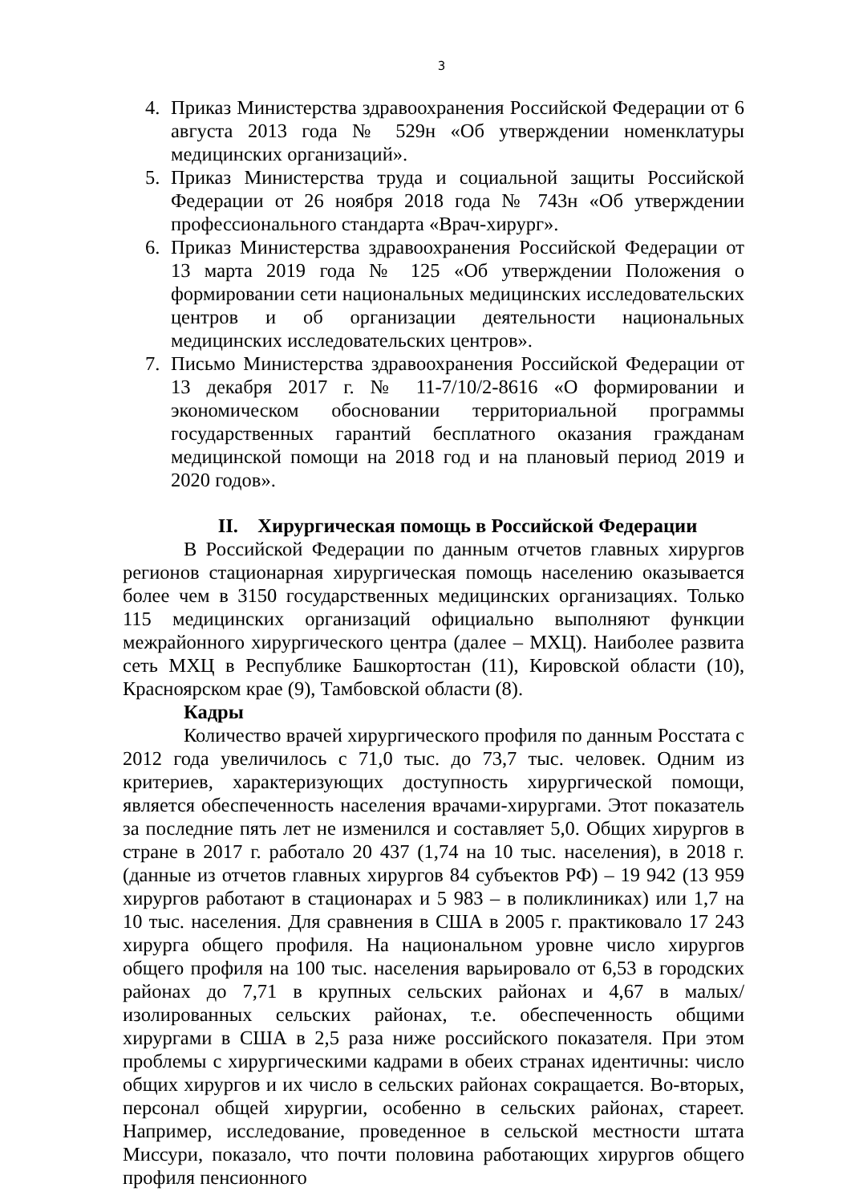3
4. Приказ Министерства здравоохранения Российской Федерации от 6 августа 2013 года № 529н «Об утверждении номенклатуры медицинских организаций».
5. Приказ Министерства труда и социальной защиты Российской Федерации от 26 ноября 2018 года № 743н «Об утверждении профессионального стандарта «Врач-хирург».
6. Приказ Министерства здравоохранения Российской Федерации от 13 марта 2019 года № 125 «Об утверждении Положения о формировании сети национальных медицинских исследовательских центров и об организации деятельности национальных медицинских исследовательских центров».
7. Письмо Министерства здравоохранения Российской Федерации от 13 декабря 2017 г. № 11-7/10/2-8616 «О формировании и экономическом обосновании территориальной программы государственных гарантий бесплатного оказания гражданам медицинской помощи на 2018 год и на плановый период 2019 и 2020 годов».
II. Хирургическая помощь в Российской Федерации
В Российской Федерации по данным отчетов главных хирургов регионов стационарная хирургическая помощь населению оказывается более чем в 3150 государственных медицинских организациях. Только 115 медицинских организаций официально выполняют функции межрайонного хирургического центра (далее – МХЦ). Наиболее развита сеть МХЦ в Республике Башкортостан (11), Кировской области (10), Красноярском крае (9), Тамбовской области (8).
Кадры
Количество врачей хирургического профиля по данным Росстата с 2012 года увеличилось с 71,0 тыс. до 73,7 тыс. человек. Одним из критериев, характеризующих доступность хирургической помощи, является обеспеченность населения врачами-хирургами. Этот показатель за последние пять лет не изменился и составляет 5,0. Общих хирургов в стране в 2017 г. работало 20 437 (1,74 на 10 тыс. населения), в 2018 г. (данные из отчетов главных хирургов 84 субъектов РФ) – 19 942 (13 959 хирургов работают в стационарах и 5 983 – в поликлиниках) или 1,7 на 10 тыс. населения. Для сравнения в США в 2005 г. практиковало 17 243 хирурга общего профиля. На национальном уровне число хирургов общего профиля на 100 тыс. населения варьировало от 6,53 в городских районах до 7,71 в крупных сельских районах и 4,67 в малых/изолированных сельских районах, т.е. обеспеченность общими хирургами в США в 2,5 раза ниже российского показателя. При этом проблемы с хирургическими кадрами в обеих странах идентичны: число общих хирургов и их число в сельских районах сокращается. Во-вторых, персонал общей хирургии, особенно в сельских районах, стареет. Например, исследование, проведенное в сельской местности штата Миссури, показало, что почти половина работающих хирургов общего профиля пенсионного